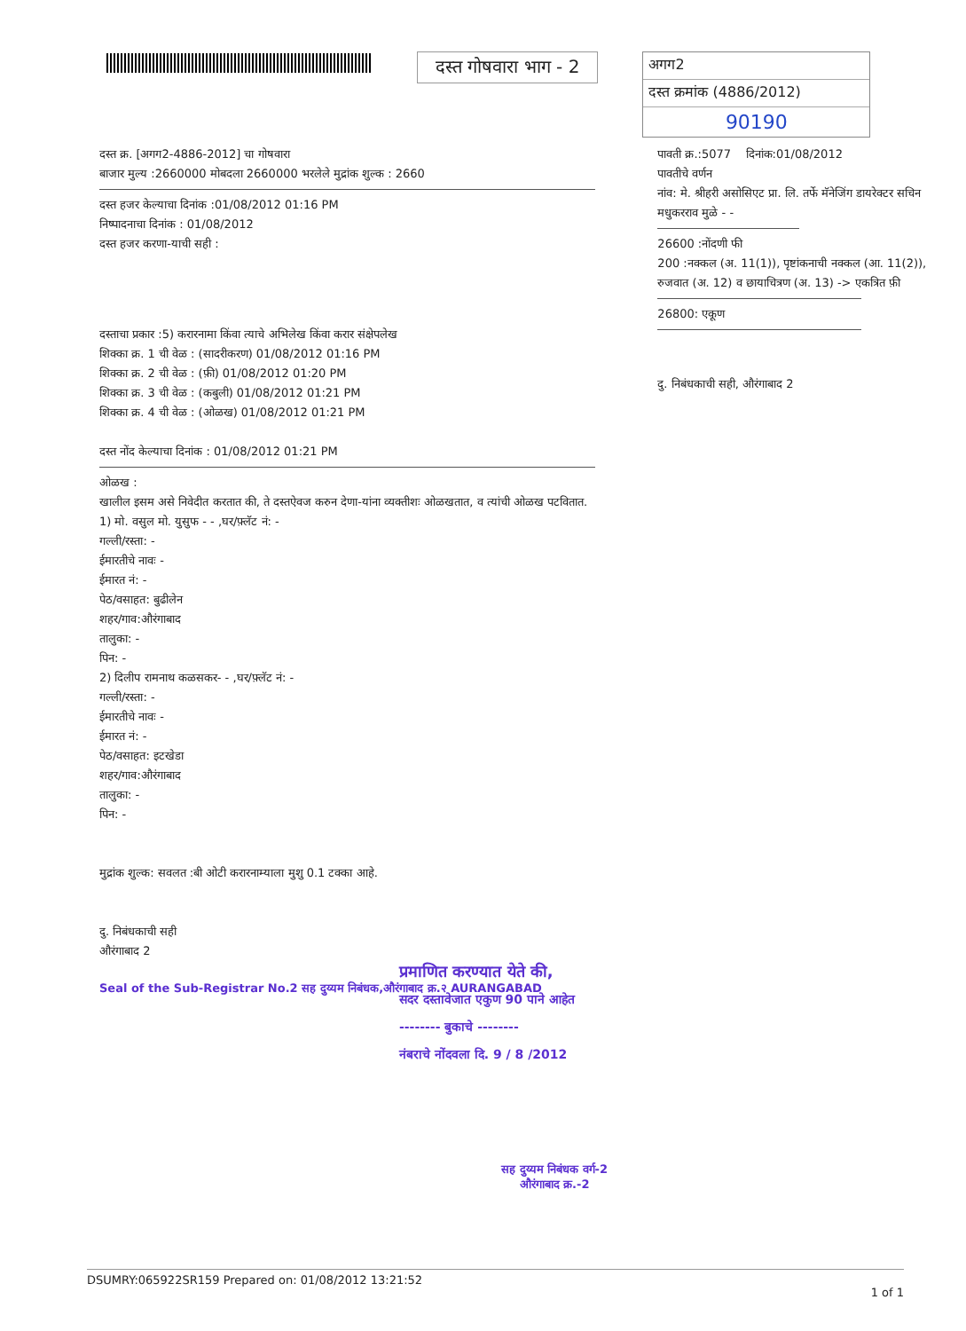दस्त गोषवारा भाग - 2
अगग2
दस्त क्रमांक (4886/2012)
90190
दस्त क्र. [अगग2-4886-2012] चा गोषवारा
बाजार मुल्य :2660000 मोबदला 2660000 भरलेले मुद्रांक शुल्क : 2660
दस्त हजर केल्याचा दिनांक :01/08/2012 01:16 PM
निष्पादनाचा दिनांक : 01/08/2012
दस्त हजर करणा-याची सही :
दस्ताचा प्रकार :5) करारनामा किंवा त्याचे अभिलेख किंवा करार संक्षेपलेख
शिक्का क्र. 1 ची वेळ : (सादरीकरण) 01/08/2012 01:16 PM
शिक्का क्र. 2 ची वेळ : (फ़ी) 01/08/2012 01:20 PM
शिक्का क्र. 3 ची वेळ : (कबुली) 01/08/2012 01:21 PM
शिक्का क्र. 4 ची वेळ : (ओळख) 01/08/2012 01:21 PM
दस्त नोंद केल्याचा दिनांक : 01/08/2012 01:21 PM
ओळख :
खालील इसम असे निवेदीत करतात की, ते दस्तऐवज करुन देणा-यांना व्यक्तीशः ओळखतात, व त्यांची ओळख पटवितात.
1) मो. वसुल मो. युसुफ - - ,घर/फ़्लॅट नं: -
गल्ली/रस्ता: -
ईमारतीचे नावः -
ईमारत नं: -
पेठ/वसाहत: बुढीलेन
शहर/गाव:औरंगाबाद
तालुका: -
पिन: -
2) दिलीप रामनाथ कळसकर- - ,घर/फ़्लॅट नं: -
गल्ली/रस्ता: -
ईमारतीचे नावः -
ईमारत नं: -
पेठ/वसाहत: इटखेडा
शहर/गाव:औरंगाबाद
तालुका: -
पिन: -
मुद्रांक शुल्क: सवलत :बी ओटी करारनाम्याला मुशु 0.1 टक्का आहे.
दु. निबंधकाची सही
औरंगाबाद 2
Seal of the Sub-Registrar No.2 सह दुय्यम निबंधक,औरंगाबाद क्र.२ AURANGABAD
पावती क्र.:5077 दिनांक:01/08/2012
पावतीचे वर्णन
नांव: मे. श्रीहरी असोसिएट प्रा. लि. तर्फे मॅनेजिंग डायरेक्टर सचिन मधुकरराव मुळे - -
26600 :नोंदणी फी
200 :नक्कल (अ. 11(1)), पृष्टांकनाची नक्कल (आ. 11(2)),
रुजवात (अ. 12) व छायाचित्रण (अ. 13) -> एकत्रित फ़ी
26800: एकूण
दु. निबंधकाची सही, औरंगाबाद 2
प्रमाणित करण्यात येते की,
सदर दस्तावेजात एकुण 90 पाने आहेत
-------- बुकाचे --------
नंबराचे नोंदवला दि. 9 / 8 /2012
सह दुय्यम निबंधक वर्ग-2
औरंगाबाद क्र.-2
DSUMRY:065922SR159 Prepared on: 01/08/2012 13:21:52 1 of 1